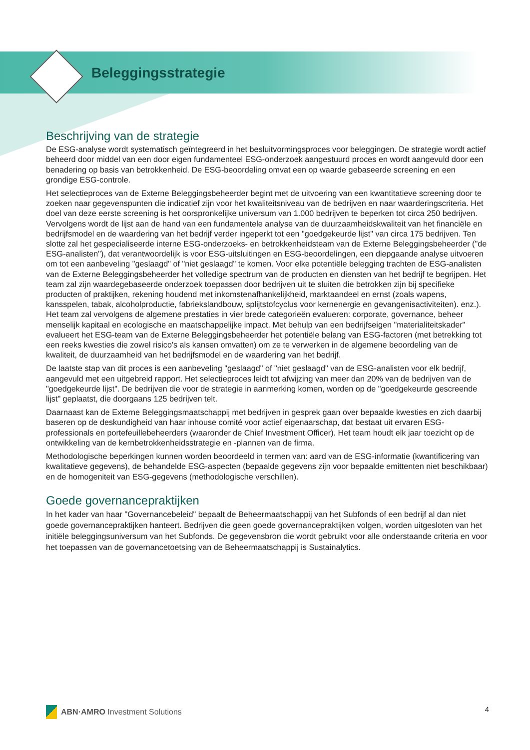Beleggingsstrategie
Beschrijving van de strategie
De ESG-analyse wordt systematisch geïntegreerd in het besluitvormingsproces voor beleggingen. De strategie wordt actief beheerd door middel van een door eigen fundamenteel ESG-onderzoek aangestuurd proces en wordt aangevuld door een benadering op basis van betrokkenheid. De ESG-beoordeling omvat een op waarde gebaseerde screening en een grondige ESG-controle.
Het selectieproces van de Externe Beleggingsbeheerder begint met de uitvoering van een kwantitatieve screening door te zoeken naar gegevenspunten die indicatief zijn voor het kwaliteitsniveau van de bedrijven en naar waarderingscriteria. Het doel van deze eerste screening is het oorspronkelijke universum van 1.000 bedrijven te beperken tot circa 250 bedrijven. Vervolgens wordt de lijst aan de hand van een fundamentele analyse van de duurzaamheidskwaliteit van het financiële en bedrijfsmodel en de waardering van het bedrijf verder ingeperkt tot een "goedgekeurde lijst" van circa 175 bedrijven. Ten slotte zal het gespecialiseerde interne ESG-onderzoeks- en betrokkenheidsteam van de Externe Beleggingsbeheerder ("de ESG-analisten"), dat verantwoordelijk is voor ESG-uitsluitingen en ESG-beoordelingen, een diepgaande analyse uitvoeren om tot een aanbeveling "geslaagd" of "niet geslaagd" te komen. Voor elke potentiële belegging trachten de ESG-analisten van de Externe Beleggingsbeheerder het volledige spectrum van de producten en diensten van het bedrijf te begrijpen. Het team zal zijn waardegebaseerde onderzoek toepassen door bedrijven uit te sluiten die betrokken zijn bij specifieke producten of praktijken, rekening houdend met inkomstenafhankelijkheid, marktaandeel en ernst (zoals wapens, kansspelen, tabak, alcoholproductie, fabriekslandbouw, splijtstofcyclus voor kernenergie en gevangenisactiviteiten). enz.). Het team zal vervolgens de algemene prestaties in vier brede categorieën evalueren: corporate, governance, beheer menselijk kapitaal en ecologische en maatschappelijke impact. Met behulp van een bedrijfseigen "materialiteitskader" evalueert het ESG-team van de Externe Beleggingsbeheerder het potentiële belang van ESG-factoren (met betrekking tot een reeks kwesties die zowel risico's als kansen omvatten) om ze te verwerken in de algemene beoordeling van de kwaliteit, de duurzaamheid van het bedrijfsmodel en de waardering van het bedrijf.
De laatste stap van dit proces is een aanbeveling "geslaagd" of "niet geslaagd" van de ESG-analisten voor elk bedrijf, aangevuld met een uitgebreid rapport. Het selectieproces leidt tot afwijzing van meer dan 20% van de bedrijven van de "goedgekeurde lijst". De bedrijven die voor de strategie in aanmerking komen, worden op de "goedgekeurde gescreende lijst" geplaatst, die doorgaans 125 bedrijven telt.
Daarnaast kan de Externe Beleggingsmaatschappij met bedrijven in gesprek gaan over bepaalde kwesties en zich daarbij baseren op de deskundigheid van haar inhouse comité voor actief eigenaarschap, dat bestaat uit ervaren ESG-professionals en portefeuillebeheerders (waaronder de Chief Investment Officer). Het team houdt elk jaar toezicht op de ontwikkeling van de kernbetrokkenheidsstrategie en -plannen van de firma.
Methodologische beperkingen kunnen worden beoordeeld in termen van: aard van de ESG-informatie (kwantificering van kwalitatieve gegevens), de behandelde ESG-aspecten (bepaalde gegevens zijn voor bepaalde emittenten niet beschikbaar) en de homogeniteit van ESG-gegevens (methodologische verschillen).
Goede governancepraktijken
In het kader van haar "Governancebeleid" bepaalt de Beheermaatschappij van het Subfonds of een bedrijf al dan niet goede governancepraktijken hanteert. Bedrijven die geen goede governancepraktijken volgen, worden uitgesloten van het initiële beleggingsuniversum van het Subfonds. De gegevensbron die wordt gebruikt voor alle onderstaande criteria en voor het toepassen van de governancetoetsing van de Beheermaatschappij is Sustainalytics.
ABN·AMRO Investment Solutions 4